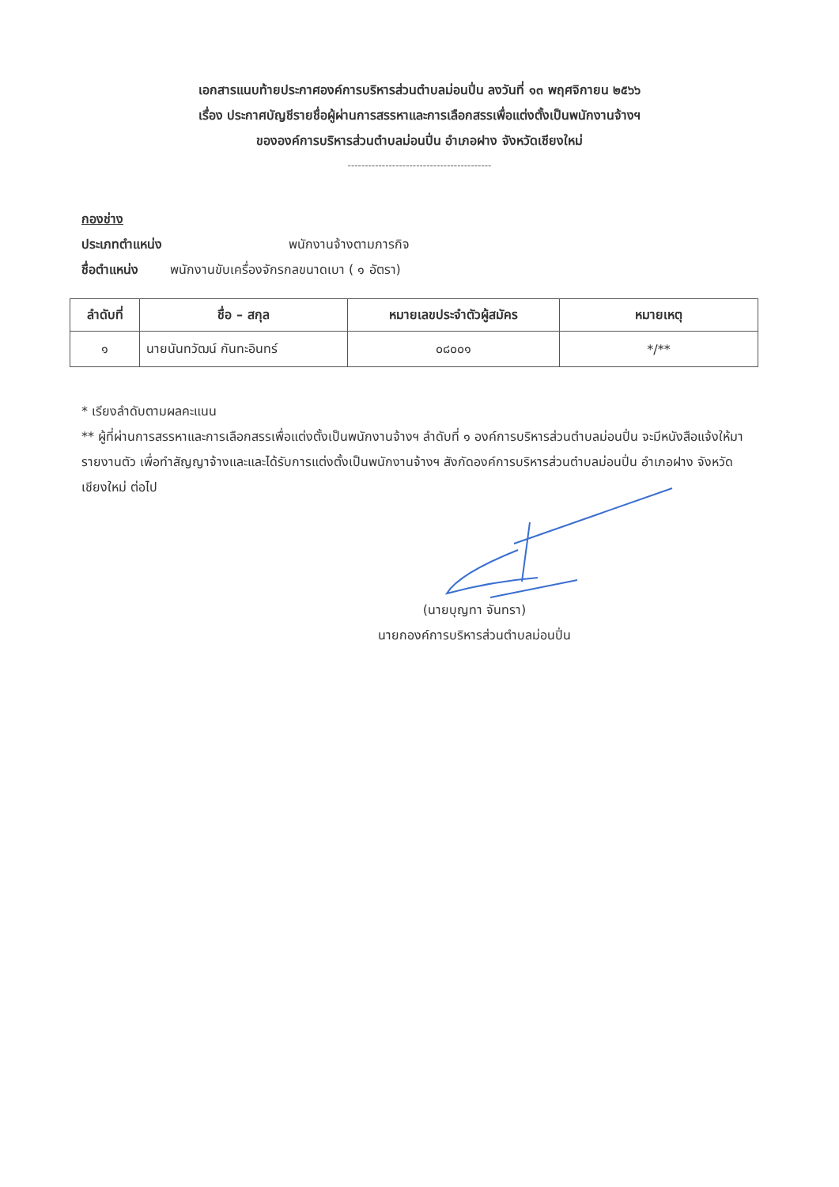เอกสารแนบท้ายประกาศองค์การบริหารส่วนตำบลม่อนปิ่น ลงวันที่ ๑๓ พฤศจิกายน ๒๕๖๖
เรื่อง ประกาศบัญชีรายชื่อผู้ผ่านการสรรหาและการเลือกสรรเพื่อแต่งตั้งเป็นพนักงานจ้างฯ
ขององค์การบริหารส่วนตำบลม่อนปิ่น อำเภอฝาง จังหวัดเชียงใหม่
------------------------------------------
กองช่าง
ประเภทตำแหน่ง พนักงานจ้างตามภารกิจ
ชื่อตำแหน่ง พนักงานขับเครื่องจักรกลขนาดเบา ( ๑ อัตรา)
| ลำดับที่ | ชื่อ – สกุล | หมายเลขประจำตัวผู้สมัคร | หมายเหตุ |
| --- | --- | --- | --- |
| ๑ | นายนันทวัฒน์ กันทะอินทร์ | ๐๘๐๐๑ | */** |
* เรียงลำดับตามผลคะแนน
** ผู้ที่ผ่านการสรรหาและการเลือกสรรเพื่อแต่งตั้งเป็นพนักงานจ้างฯ ลำดับที่ ๑ องค์การบริหารส่วนตำบลม่อนปิ่น จะมีหนังสือแจ้งให้มารายงานตัว เพื่อทำสัญญาจ้างและและได้รับการแต่งตั้งเป็นพนักงานจ้างฯ สังกัดองค์การบริหารส่วนตำบลม่อนปิ่น อำเภอฝาง จังหวัดเชียงใหม่ ต่อไป
(นายบุญทา จันทรา)
นายกองค์การบริหารส่วนตำบลม่อนปิ่น